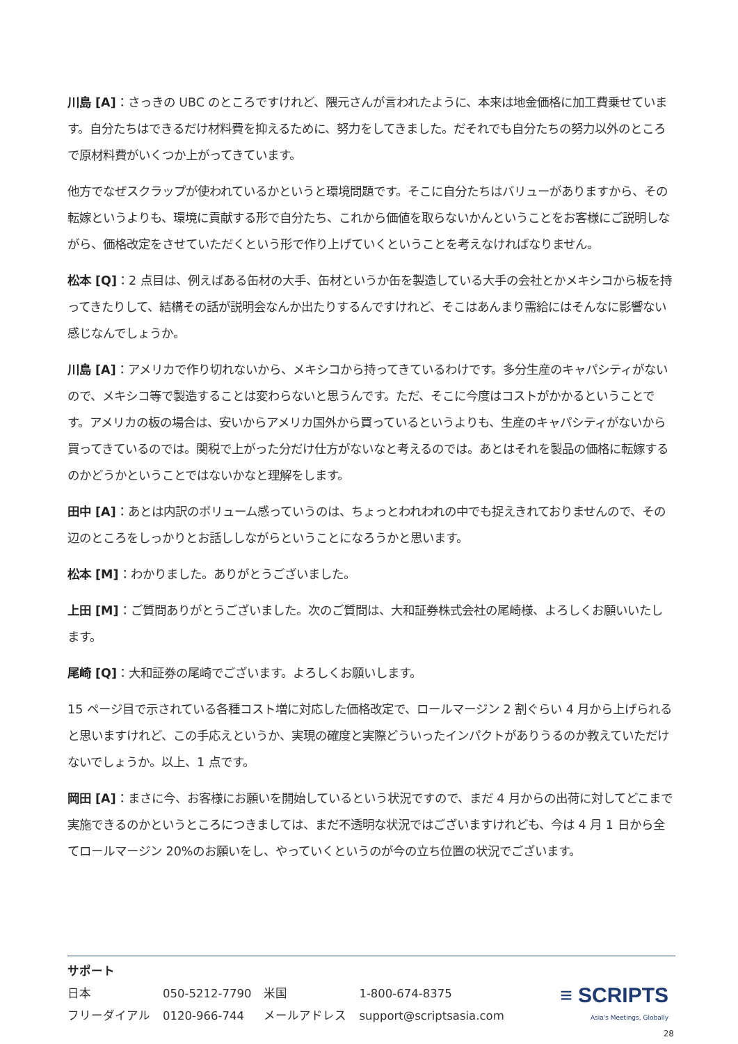川島 [A]：さっきの UBC のところですけれど、隈元さんが言われたように、本来は地金価格に加工費乗せています。自分たちはできるだけ材料費を抑えるために、努力をしてきました。だそれでも自分たちの努力以外のところで原材料費がいくつか上がってきています。
他方でなぜスクラップが使われているかというと環境問題です。そこに自分たちはバリューがありますから、その転嫁というよりも、環境に貢献する形で自分たち、これから価値を取らないかんということをお客様にご説明しながら、価格改定をさせていただくという形で作り上げていくということを考えなければなりません。
松本 [Q]：2 点目は、例えばある缶材の大手、缶材というか缶を製造している大手の会社とかメキシコから板を持ってきたりして、結構その話が説明会なんか出たりするんですけれど、そこはあんまり需給にはそんなに影響ない感じなんでしょうか。
川島 [A]：アメリカで作り切れないから、メキシコから持ってきているわけです。多分生産のキャパシティがないので、メキシコ等で製造することは変わらないと思うんです。ただ、そこに今度はコストがかかるということです。アメリカの板の場合は、安いからアメリカ国外から買っているというよりも、生産のキャパシティがないから買ってきているのでは。関税で上がった分だけ仕方がないなと考えるのでは。あとはそれを製品の価格に転嫁するのかどうかということではないかなと理解をします。
田中 [A]：あとは内訳のボリューム感っていうのは、ちょっとわれわれの中でも捉えきれておりませんので、その辺のところをしっかりとお話ししながらということになろうかと思います。
松本 [M]：わかりました。ありがとうございました。
上田 [M]：ご質問ありがとうございました。次のご質問は、大和証券株式会社の尾崎様、よろしくお願いいたします。
尾崎 [Q]：大和証券の尾崎でございます。よろしくお願いします。
15 ページ目で示されている各種コスト増に対応した価格改定で、ロールマージン 2 割ぐらい 4 月から上げられると思いますけれど、この手応えというか、実現の確度と実際どういったインパクトがありうるのか教えていただけないでしょうか。以上、1 点です。
岡田 [A]：まさに今、お客様にお願いを開始しているという状況ですので、まだ 4 月からの出荷に対してどこまで実施できるのかというところにつきましては、まだ不透明な状況ではございますけれども、今は 4 月 1 日から全てロールマージン 20%のお願いをし、やっていくというのが今の立ち位置の状況でございます。
サポート
| 日本 | 050-5212-7790 | 米国 | 1-800-674-8375 |
| フリーダイアル | 0120-966-744 | メールアドレス | support@scriptsasia.com |
≡ SCRIPTS
Asia's Meetings, Globally
28